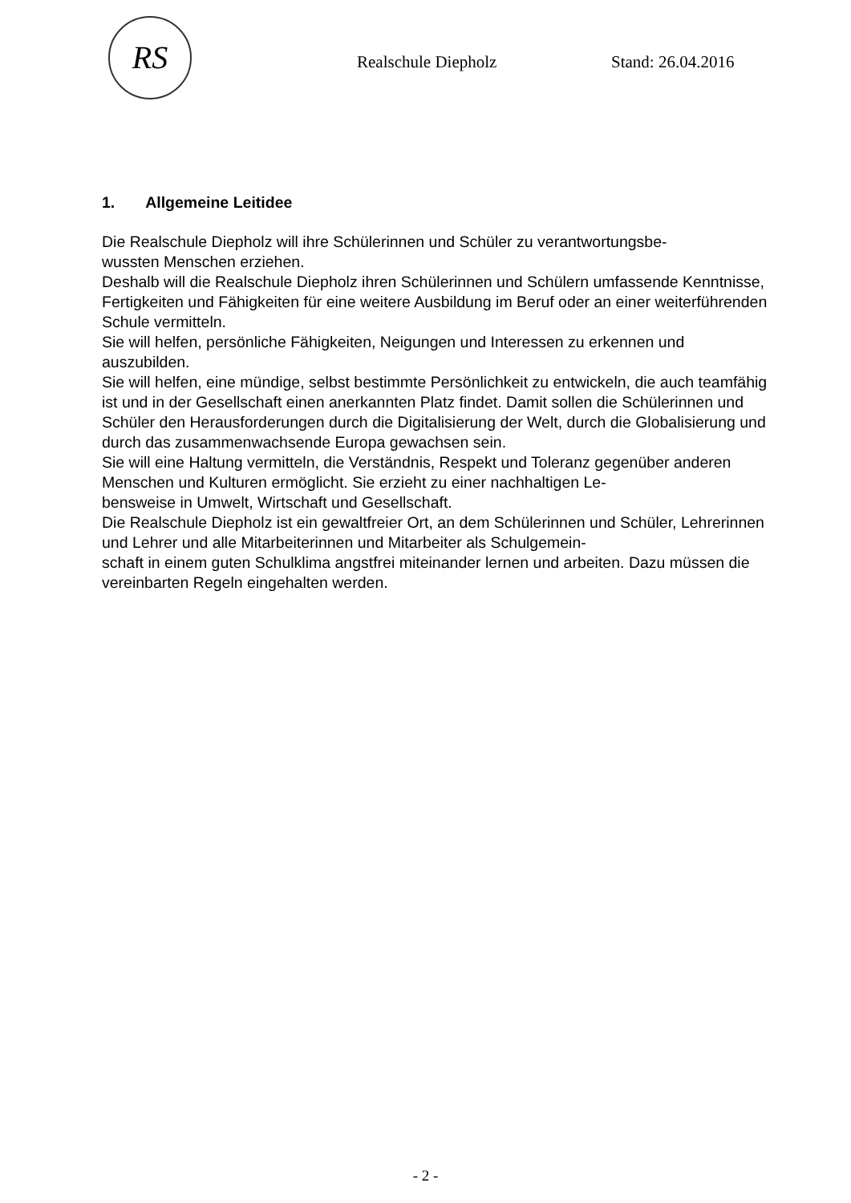RS
Realschule Diepholz Stand: 26.04.2016
1. Allgemeine Leitidee
Die Realschule Diepholz will ihre Schülerinnen und Schüler zu verantwortungsbe-
wussten Menschen erziehen.
Deshalb will die Realschule Diepholz ihren Schülerinnen und Schülern umfassende Kenntnisse, Fertigkeiten und Fähigkeiten für eine weitere Ausbildung im Beruf oder an einer weiterführenden Schule vermitteln.
Sie will helfen, persönliche Fähigkeiten, Neigungen und Interessen zu erkennen und auszubilden.
Sie will helfen, eine mündige, selbst bestimmte Persönlichkeit zu entwickeln, die auch teamfähig ist und in der Gesellschaft einen anerkannten Platz findet. Damit sollen die Schülerinnen und Schüler den Herausforderungen durch die Digitalisierung der Welt, durch die Globalisierung und durch das zusammenwachsende Europa gewachsen sein.
Sie will eine Haltung vermitteln, die Verständnis, Respekt und Toleranz gegenüber anderen Menschen und Kulturen ermöglicht. Sie erzieht zu einer nachhaltigen Le-
bensweise in Umwelt, Wirtschaft und Gesellschaft.
Die Realschule Diepholz ist ein gewaltfreier Ort, an dem Schülerinnen und Schüler, Lehrerinnen und Lehrer und alle Mitarbeiterinnen und Mitarbeiter als Schulgemein-
schaft in einem guten Schulklima angstfrei miteinander lernen und arbeiten. Dazu müssen die vereinbarten Regeln eingehalten werden.
- 2 -